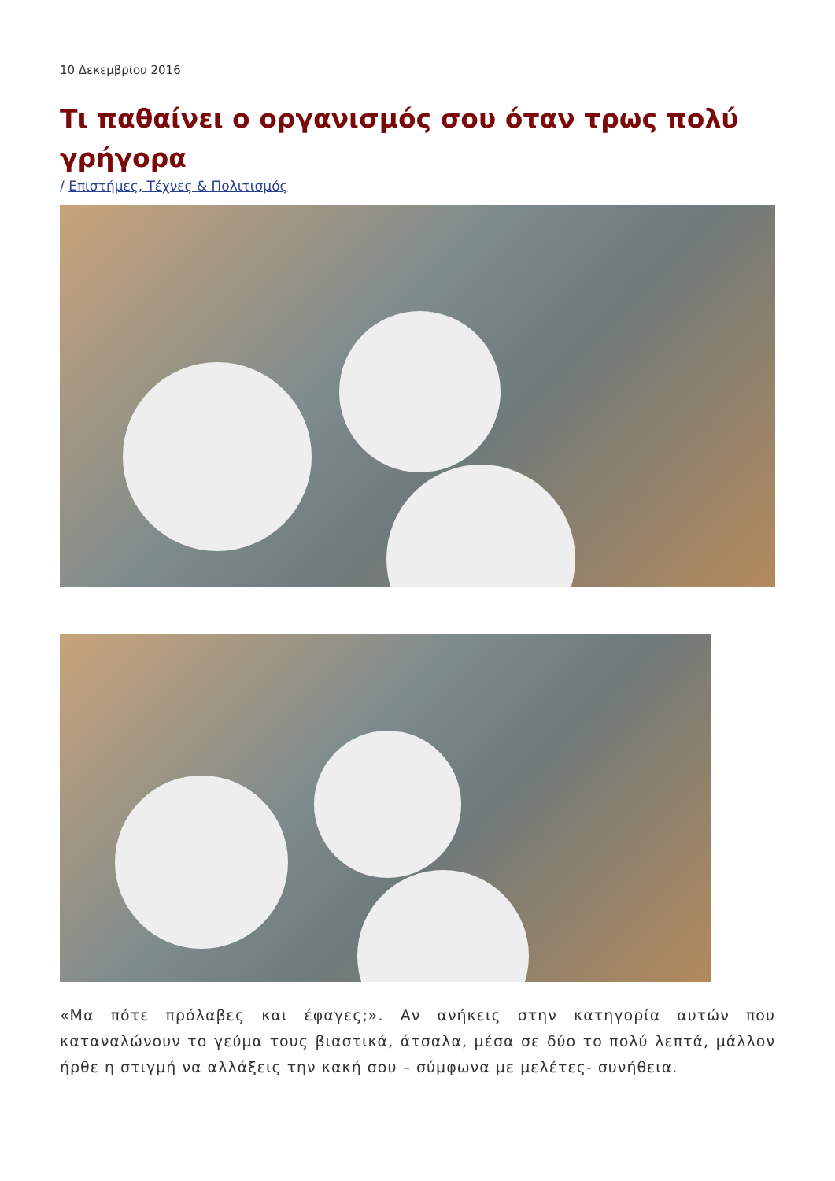10 Δεκεμβρίου 2016
Τι παθαίνει ο οργανισμός σου όταν τρως πολύ γρήγορα
/ Επιστήμες, Τέχνες & Πολιτισμός
«Μα πότε πρόλαβες και έφαγες;». Αν ανήκεις στην κατηγορία αυτών που καταναλώνουν το γεύμα τους βιαστικά, άτσαλα, μέσα σε δύο το πολύ λεπτά, μάλλον ήρθε η στιγμή να αλλάξεις την κακή σου – σύμφωνα με μελέτες- συνήθεια.